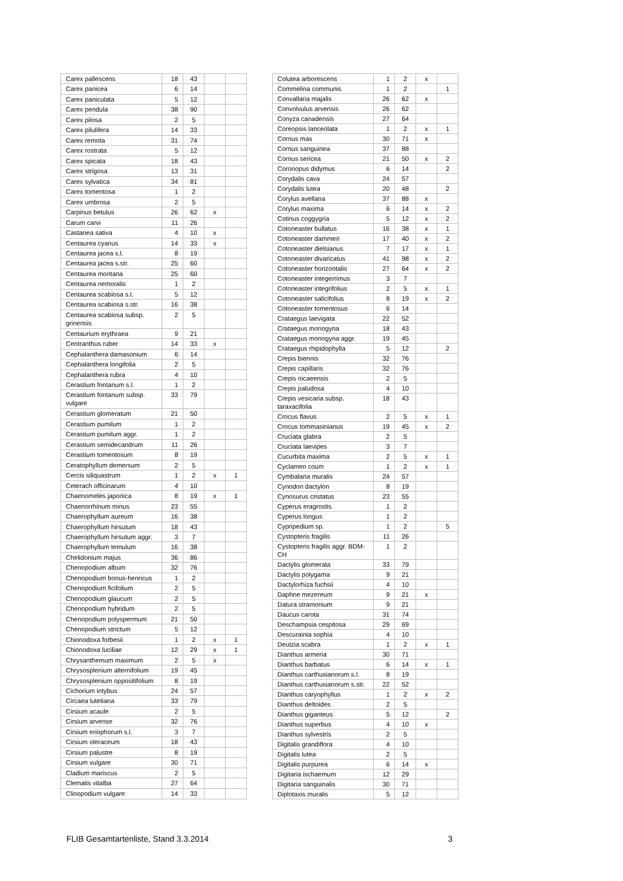| Carex pallescens | 18 | 43 | | |
| Carex panicea | 6 | 14 | | |
| Carex paniculata | 5 | 12 | | |
| Carex pendula | 38 | 90 | | |
| Carex pilosa | 2 | 5 | | |
| Carex pilulifera | 14 | 33 | | |
| Carex remota | 31 | 74 | | |
| Carex rostrata | 5 | 12 | | |
| Carex spicata | 18 | 43 | | |
| Carex strigosa | 13 | 31 | | |
| Carex sylvatica | 34 | 81 | | |
| Carex tomentosa | 1 | 2 | | |
| Carex umbrosa | 2 | 5 | | |
| Carpinus betulus | 26 | 62 | x | |
| Carum carvi | 11 | 26 | | |
| Castanea sativa | 4 | 10 | x | |
| Centaurea cyanus | 14 | 33 | x | |
| Centaurea jacea s.l. | 8 | 19 | | |
| Centaurea jacea s.str. | 25 | 60 | | |
| Centaurea montana | 25 | 60 | | |
| Centaurea nemoralis | 1 | 2 | | |
| Centaurea scabiosa s.l. | 5 | 12 | | |
| Centaurea scabiosa s.str. | 16 | 38 | | |
| Centaurea scabiosa subsp. grinensis | 2 | 5 | | |
| Centaurium erythraea | 9 | 21 | | |
| Centranthus ruber | 14 | 33 | x | |
| Cephalanthera damasonium | 6 | 14 | | |
| Cephalanthera longifolia | 2 | 5 | | |
| Cephalanthera rubra | 4 | 10 | | |
| Cerastium fontanum s.l. | 1 | 2 | | |
| Cerastium fontanum subsp. vulgare | 33 | 79 | | |
| Cerastium glomeratum | 21 | 50 | | |
| Cerastium pumilum | 1 | 2 | | |
| Cerastium pumilum aggr. | 1 | 2 | | |
| Cerastium semidecandrum | 11 | 26 | | |
| Cerastium tomentosum | 8 | 19 | | |
| Ceratophyllum demersum | 2 | 5 | | |
| Cercis siliquastrum | 1 | 2 | x | 1 |
| Ceterach officinarum | 4 | 10 | | |
| Chaenomeles japonica | 8 | 19 | x | 1 |
| Chaenorrhinum minus | 23 | 55 | | |
| Chaerophyllum aureum | 16 | 38 | | |
| Chaerophyllum hirsutum | 18 | 43 | | |
| Chaerophyllum hirsutum aggr. | 3 | 7 | | |
| Chaerophyllum temulum | 16 | 38 | | |
| Chelidonium majus | 36 | 86 | | |
| Chenopodium album | 32 | 76 | | |
| Chenopodium bonus-henricus | 1 | 2 | | |
| Chenopodium ficifolium | 2 | 5 | | |
| Chenopodium glaucum | 2 | 5 | | |
| Chenopodium hybridum | 2 | 5 | | |
| Chenopodium polyspermum | 21 | 50 | | |
| Chenopodium strictum | 5 | 12 | | |
| Chionodoxa forbesii | 1 | 2 | x | 1 |
| Chionodoxa luciliae | 12 | 29 | x | 1 |
| Chrysanthemum maximum | 2 | 5 | x | |
| Chrysosplenium alternifolium | 19 | 45 | | |
| Chrysosplenium oppositifolium | 8 | 19 | | |
| Cichorium intybus | 24 | 57 | | |
| Circaea lutetiana | 33 | 79 | | |
| Cirsium acaule | 2 | 5 | | |
| Cirsium arvense | 32 | 76 | | |
| Cirsium eriophorum s.l. | 3 | 7 | | |
| Cirsium oleraceum | 18 | 43 | | |
| Cirsium palustre | 8 | 19 | | |
| Cirsium vulgare | 30 | 71 | | |
| Cladium mariscus | 2 | 5 | | |
| Clematis vitalba | 27 | 64 | | |
| Clinopodium vulgare | 14 | 33 | | |
| Colutea arborescens | 1 | 2 | x | |
| Commelina communis | 1 | 2 | | 1 |
| Convallaria majalis | 26 | 62 | x | |
| Convolvulus arvensis | 26 | 62 | | |
| Conyza canadensis | 27 | 64 | | |
| Coreopsis lanceolata | 1 | 2 | x | 1 |
| Cornus mas | 30 | 71 | x | |
| Cornus sanguinea | 37 | 88 | | |
| Cornus sericea | 21 | 50 | x | 2 |
| Coronopus didymus | 6 | 14 | | 2 |
| Corydalis cava | 24 | 57 | | |
| Corydalis lutea | 20 | 48 | | 2 |
| Corylus avellana | 37 | 88 | x | |
| Corylus maxima | 6 | 14 | x | 2 |
| Cotinus coggygria | 5 | 12 | x | 2 |
| Cotoneaster bullatus | 16 | 38 | x | 1 |
| Cotoneaster dammeri | 17 | 40 | x | 2 |
| Cotoneaster dielsianus | 7 | 17 | x | 1 |
| Cotoneaster divaricatus | 41 | 98 | x | 2 |
| Cotoneaster horizontalis | 27 | 64 | x | 2 |
| Cotoneaster integerrimus | 3 | 7 | | |
| Cotoneaster integrifolius | 2 | 5 | x | 1 |
| Cotoneaster salicifolius | 8 | 19 | x | 2 |
| Cotoneaster tomentosus | 6 | 14 | | |
| Crataegus laevigata | 22 | 52 | | |
| Crataegus monogyna | 18 | 43 | | |
| Crataegus monogyna aggr. | 19 | 45 | | |
| Crataegus rhipidophylla | 5 | 12 | | 2 |
| Crepis biennis | 32 | 76 | | |
| Crepis capillaris | 32 | 76 | | |
| Crepis nicaeensis | 2 | 5 | | |
| Crepis paludosa | 4 | 10 | | |
| Crepis vesicaria subsp. taraxacifolia | 18 | 43 | | |
| Crocus flavus | 2 | 5 | x | 1 |
| Crocus tommasinianus | 19 | 45 | x | 2 |
| Cruciata glabra | 2 | 5 | | |
| Cruciata laevipes | 3 | 7 | | |
| Cucurbita maxima | 2 | 5 | x | 1 |
| Cyclamen coum | 1 | 2 | x | 1 |
| Cymbalaria muralis | 24 | 57 | | |
| Cynodon dactylon | 8 | 19 | | |
| Cynosurus cristatus | 23 | 55 | | |
| Cyperus eragrostis | 1 | 2 | | |
| Cyperus longus | 1 | 2 | | |
| Cypripedium sp. | 1 | 2 | | 5 |
| Cystopteris fragilis | 11 | 26 | | |
| Cystopteris fragilis aggr. BDM-CH | 1 | 2 | | |
| Dactylis glomerata | 33 | 79 | | |
| Dactylis polygama | 9 | 21 | | |
| Dactylorhiza fuchsii | 4 | 10 | | |
| Daphne mezereum | 9 | 21 | x | |
| Datura stramonium | 9 | 21 | | |
| Daucus carota | 31 | 74 | | |
| Deschampsia cespitosa | 29 | 69 | | |
| Descurainia sophia | 4 | 10 | | |
| Deutzia scabra | 1 | 2 | x | 1 |
| Dianthus armeria | 30 | 71 | | |
| Dianthus barbatus | 6 | 14 | x | 1 |
| Dianthus carthusianorum s.l. | 8 | 19 | | |
| Dianthus carthusianorum s.str. | 22 | 52 | | |
| Dianthus caryophyllus | 1 | 2 | x | 2 |
| Dianthus deltoides | 2 | 5 | | |
| Dianthus giganteus | 5 | 12 | | 2 |
| Dianthus superbus | 4 | 10 | x | |
| Dianthus sylvestris | 2 | 5 | | |
| Digitalis grandiflora | 4 | 10 | | |
| Digitalis lutea | 2 | 5 | | |
| Digitalis purpurea | 6 | 14 | x | |
| Digitaria ischaemum | 12 | 29 | | |
| Digitaria sanguinalis | 30 | 71 | | |
| Diplotaxis muralis | 5 | 12 | | |
FLIB Gesamtartenliste, Stand 3.3.2014 3